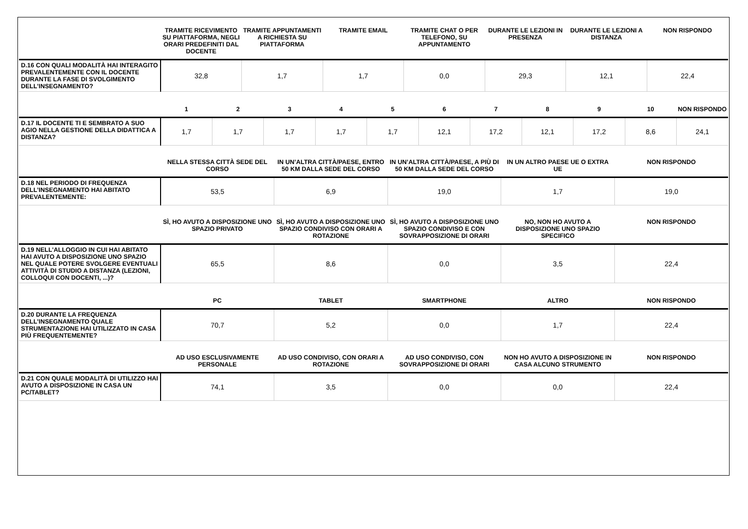| | TRAMITE RICEVIMENTO SU PIATTAFORMA, NEGLI ORARI PREDEFINITI DAL DOCENTE | TRAMITE APPUNTAMENTI A RICHIESTA SU PIATTAFORMA | TRAMITE EMAIL | TRAMITE CHAT O PER TELEFONO, SU APPUNTAMENTO | DURANTE LE LEZIONI IN PRESENZA | DURANTE LE LEZIONI A DISTANZA | NON RISPONDO |
| --- | --- | --- | --- | --- | --- | --- | --- |
| D.16 CON QUALI MODALITÀ HAI INTERAGITO PREVALENTEMENTE CON IL DOCENTE DURANTE LA FASE DI SVOLGIMENTO DELL’INSEGNAMENTO? | 32,8 | 1,7 | 1,7 | 0,0 | 29,3 | 12,1 | 22,4 |
| | 1 | 2 | 3 | 4 | 5 | 6 | 7 | 8 | 9 | 10 | NON RISPONDO |
| --- | --- | --- | --- | --- | --- | --- | --- | --- | --- | --- | --- |
| D.17 IL DOCENTE TI E SEMBRATO A SUO AGIO NELLA GESTIONE DELLA DIDATTICA A DISTANZA? | 1,7 | 1,7 | 1,7 | 1,7 | 1,7 | 12,1 | 17,2 | 12,1 | 17,2 | 8,6 | 24,1 |
| | NELLA STESSA CITTÀ SEDE DEL CORSO | IN UN’ALTRA CITTÀ/PAESE, ENTRO 50 KM DALLA SEDE DEL CORSO | IN UN’ALTRA CITTÀ/PAESE, A PIÙ DI 50 KM DALLA SEDE DEL CORSO | IN UN ALTRO PAESE UE O EXTRA UE | NON RISPONDO |
| --- | --- | --- | --- | --- | --- |
| D.18 NEL PERIODO DI FREQUENZA DELL’INSEGNAMENTO HAI ABITATO PREVALENTEMENTE: | 53,5 | 6,9 | 19,0 | 1,7 | 19,0 |
| | SÌ, HO AVUTO A DISPOSIZIONE UNO SPAZIO PRIVATO | SÌ, HO AVUTO A DISPOSIZIONE UNO SPAZIO CONDIVISO CON ORARI A ROTAZIONE | SÌ, HO AVUTO A DISPOSIZIONE UNO SPAZIO CONDIVISO E CON SOVRAPPOSIZIONE DI ORARI | NO, NON HO AVUTO A DISPOSIZIONE UNO SPAZIO SPECIFICO | NON RISPONDO |
| D.19 NELL'ALLOGGIO IN CUI HAI ABITATO HAI AVUTO A DISPOSIZIONE UNO SPAZIO NEL QUALE POTERE SVOLGERE EVENTUALI ATTIVITÀ DI STUDIO A DISTANZA (LEZIONI, COLLOQUI CON DOCENTI, ...)? | 65,5 | 8,6 | 0,0 | 3,5 | 22,4 |
| | PC | TABLET | SMARTPHONE | ALTRO | NON RISPONDO |
| D.20 DURANTE LA FREQUENZA DELL’INSEGNAMENTO QUALE STRUMENTAZIONE HAI UTILIZZATO IN CASA PIÙ FREQUENTEMENTE? | 70,7 | 5,2 | 0,0 | 1,7 | 22,4 |
| | AD USO ESCLUSIVAMENTE PERSONALE | AD USO CONDIVISO, CON ORARI A ROTAZIONE | AD USO CONDIVISO, CON SOVRAPPOSIZIONE DI ORARI | NON HO AVUTO A DISPOSIZIONE IN CASA ALCUNO STRUMENTO | NON RISPONDO |
| D.21 CON QUALE MODALITÀ DI UTILIZZO HAI AVUTO A DISPOSIZIONE IN CASA UN PC/TABLET? | 74,1 | 3,5 | 0,0 | 0,0 | 22,4 |